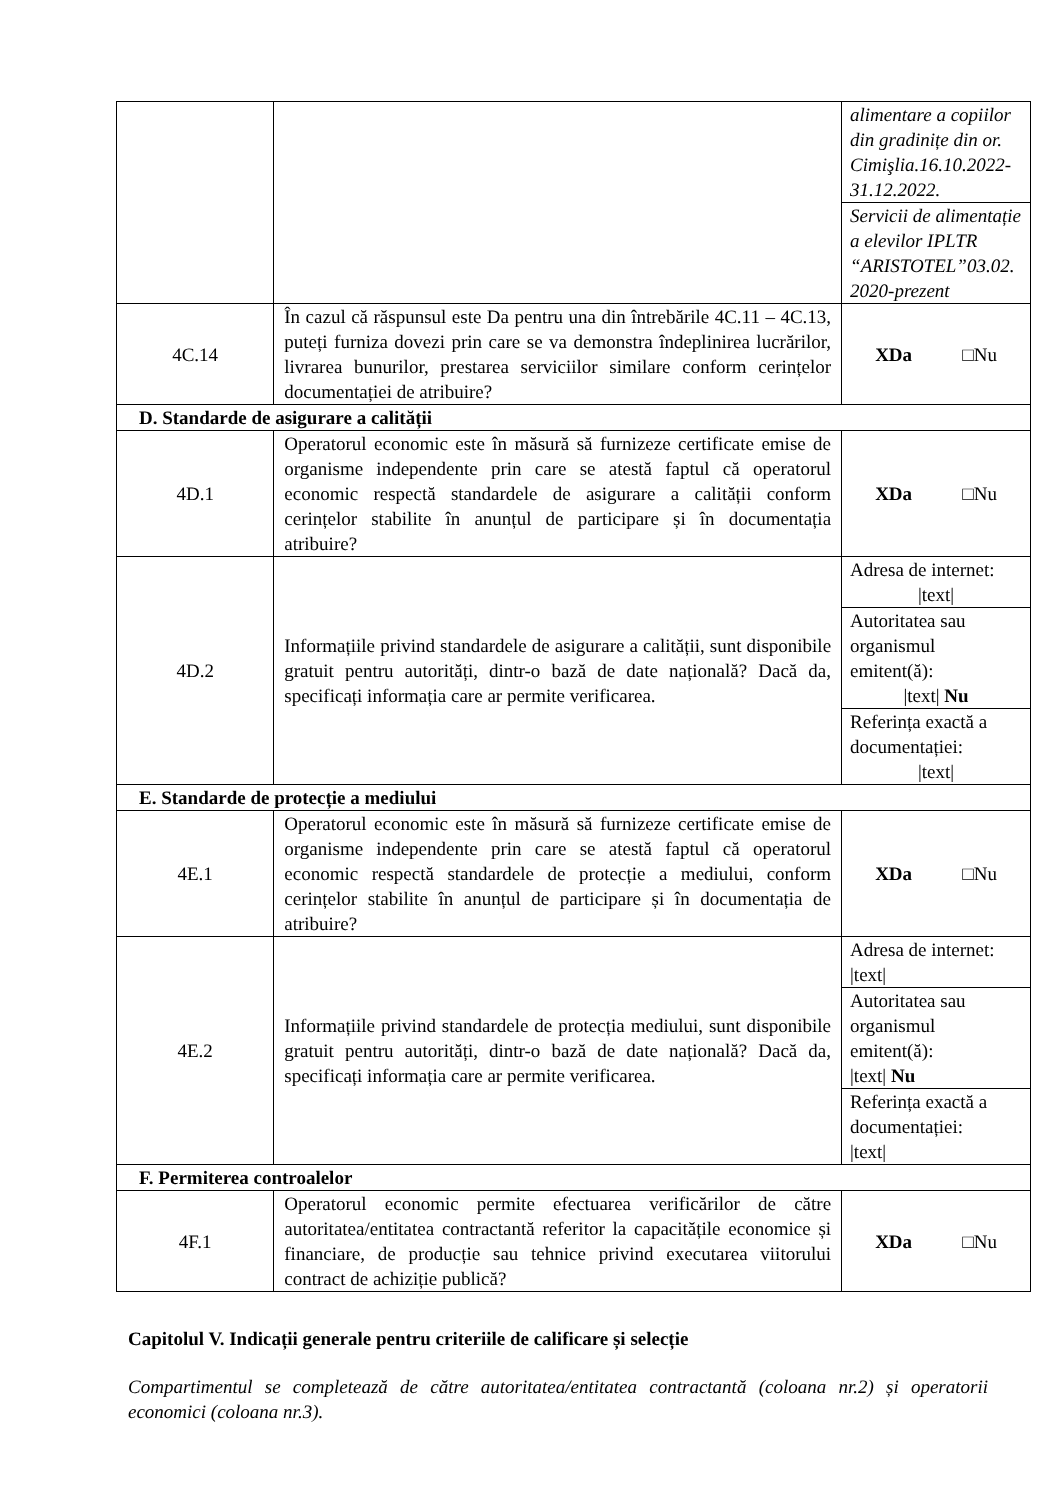| | | alimentare a copiilor din gradinițe din or. Cimişlia.16.10.2022-31.12.2022. |
| | | Servicii de alimentație a elevilor IPLTR “ARISTOTEL”03.02. 2020-prezent |
| 4C.14 | În cazul că răspunsul este Da pentru una din întrebările 4C.11 – 4C.13, puteți furniza dovezi prin care se va demonstra îndeplinirea lucrărilor, livrarea bunurilor, prestarea serviciilor similare conform cerințelor documentației de atribuire? | XDa □Nu |
| D. Standarde de asigurare a calității | | |
| 4D.1 | Operatorul economic este în măsură să furnizeze certificate emise de organisme independente prin care se atestă faptul că operatorul economic respectă standardele de asigurare a calității conform cerințelor stabilite în anunțul de participare și în documentația atribuire? | XDa □Nu |
| 4D.2 | Informațiile privind standardele de asigurare a calității, sunt disponibile gratuit pentru autorități, dintr-o bază de date națională? Dacă da, specificați informația care ar permite verificarea. | Adresa de internet: /text/ |
| | | Autoritatea sau organismul emitent(ă): /text/ Nu |
| | | Referința exactă a documentației: /text/ |
| E. Standarde de protecție a mediului | | |
| 4E.1 | Operatorul economic este în măsură să furnizeze certificate emise de organisme independente prin care se atestă faptul că operatorul economic respectă standardele de protecție a mediului, conform cerințelor stabilite în anunțul de participare și în documentația de atribuire? | XDa □Nu |
| 4E.2 | Informațiile privind standardele de protecția mediului, sunt disponibile gratuit pentru autorități, dintr-o bază de date națională? Dacă da, specificați informația care ar permite verificarea. | Adresa de internet: /text/ |
| | | Autoritatea sau organismul emitent(ă): /text/ Nu |
| | | Referința exactă a documentației: /text/ |
| F. Permiterea controalelor | | |
| 4F.1 | Operatorul economic permite efectuarea verificărilor de către autoritatea/entitatea contractantă referitor la capacitățile economice și financiare, de producție sau tehnice privind executarea viitorului contract de achiziție publică? | XDa □Nu |
Capitolul V. Indicații generale pentru criteriile de calificare și selecție
Compartimentul se completează de către autoritatea/entitatea contractantă (coloana nr.2) și operatorii economici (coloana nr.3).